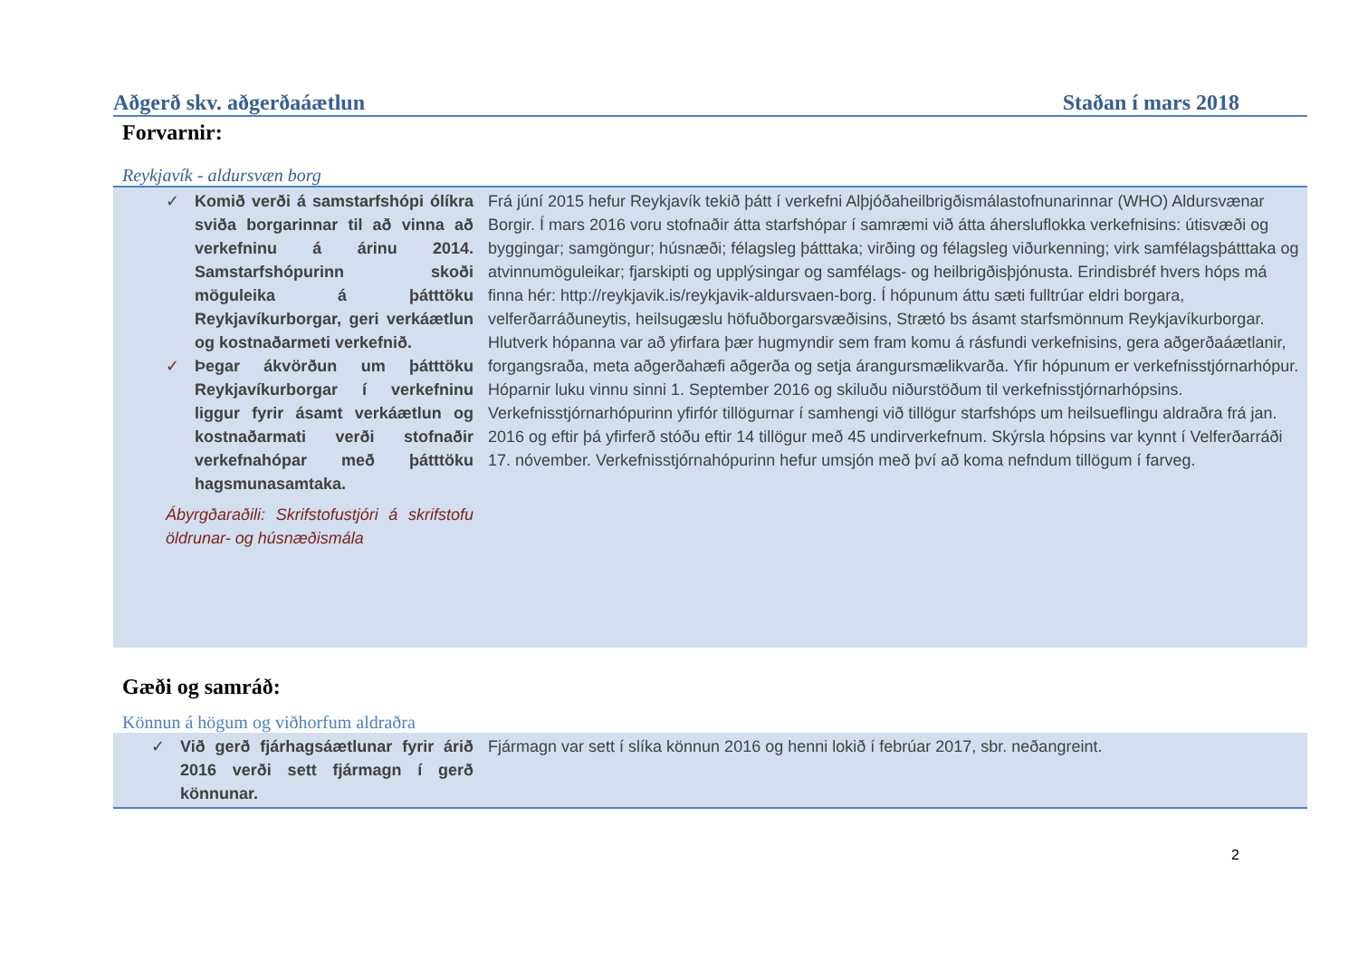Aðgerð skv. aðgerðaáætlun Staðan í mars 2018
Forvarnir:
Reykjavík - aldursvæn borg
| ✓ Komið verði á samstarfshópi ólíkra sviða borgarinnar til að vinna að verkefninu á árinu 2014. Samstarfshópurinn skoði möguleika á þátttöku Reykjavíkurborgar, geri verkáætlun og kostnaðarmeti verkefnið. ✓ Þegar ákvörðun um þátttöku Reykjavíkurborgar í verkefninu liggur fyrir ásamt verkáætlun og kostnaðarmati verði stofnaðir verkefnahópar með þátttöku hagsmunasamtaka. Ábyrgðaraðili: Skrifstofustjóri á skrifstofu öldrunar- og húsnæðismála | Frá júní 2015 hefur Reykjavík tekið þátt í verkefni Alþjóðaheilbrigðismálastofnunarinnar (WHO) Aldursvænar Borgir. Í mars 2016 voru stofnaðir átta starfshópar í samræmi við átta áhersluflokka verkefnisins: útisvæði og byggingar; samgöngur; húsnæði; félagsleg þátttaka; virðing og félagsleg viðurkenning; virk samfélagsþátttaka og atvinnumöguleikar; fjarskipti og upplýsingar og samfélags- og heilbrigðisþjónusta. Erindisbréf hvers hóps má finna hér: http://reykjavik.is/reykjavik-aldursvaen-borg. Í hópunum áttu sæti fulltrúar eldri borgara, velferðarráðuneytis, heilsugæslu höfuðborgarsvæðisins, Strætó bs ásamt starfsmönnum Reykjavíkurborgar. Hlutverk hópanna var að yfirfara þær hugmyndir sem fram komu á rásfundi verkefnisins, gera aðgerðaáætlanir, forgangsraða, meta aðgerðahæfi aðgerða og setja árangursmælikvarða. Yfir hópunum er verkefnisstjórnarhópur. Hóparnir luku vinnu sinni 1. September 2016 og skiluðu niðurstöðum til verkefnisstjórnarhópsins. Verkefnisstjórnarhópurinn yfirfór tillögurnar í samhengi við tillögur starfshóps um heilsueflingu aldraðra frá jan. 2016 og eftir þá yfirferð stóðu eftir 14 tillögur með 45 undirverkefnum. Skýrsla hópsins var kynnt í Velferðarráði 17. nóvember. Verkefnisstjórnahópurinn hefur umsjón með því að koma nefndum tillögum í farveg. |
Gæði og samráð:
Könnun á högum og viðhorfum aldraðra
| ✓ Við gerð fjárhagsáætlunar fyrir árið 2016 verði sett fjármagn í gerð könnunar. | Fjármagn var sett í slíka könnun 2016 og henni lokið í febrúar 2017, sbr. neðangreint. |
2